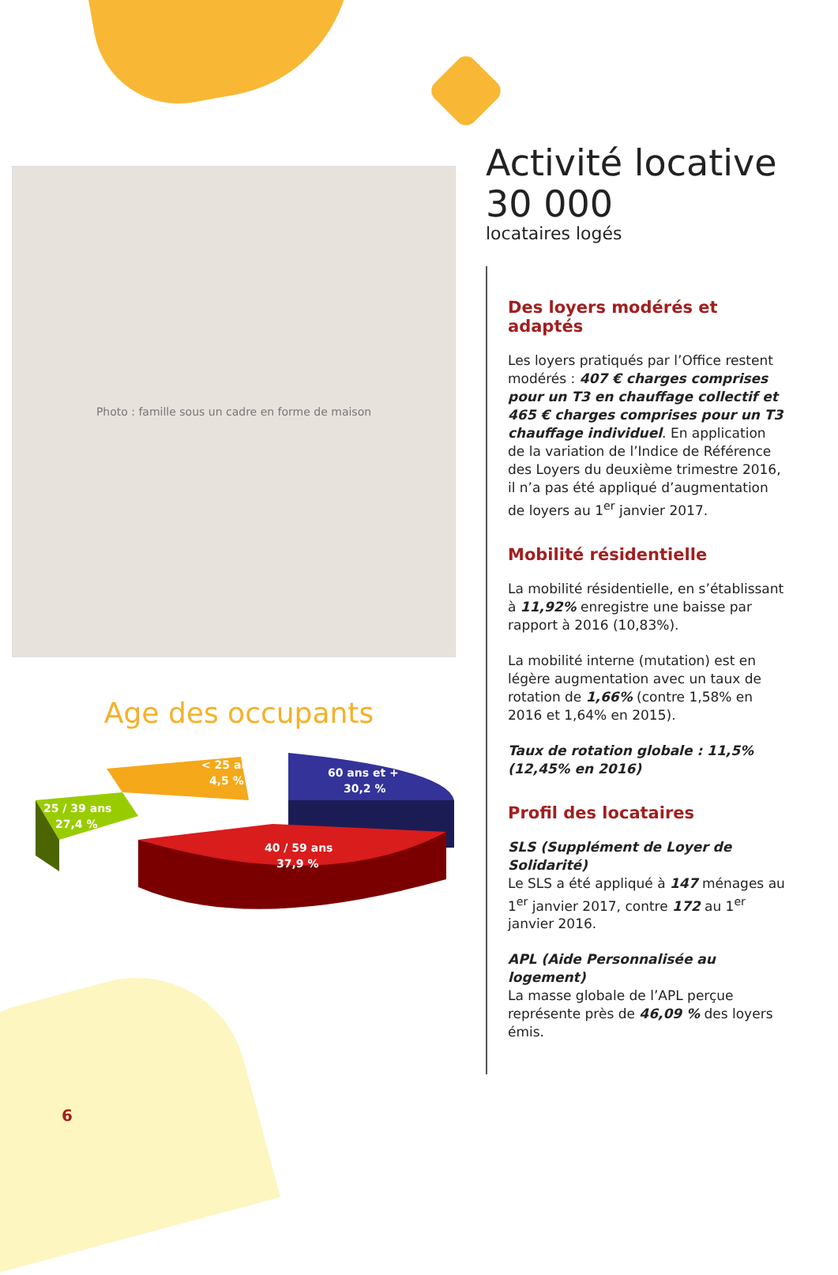Photo : famille sous un cadre en forme de maison
Age des occupants
< 25 ans
4,5 %
60 ans et +
30,2 %
25 / 39 ans
27,4 %
40 / 59 ans
37,9 %
Activité locative
30 000
locataires logés
Des loyers modérés et adaptés
Les loyers pratiqués par l’Office restent modérés : 407 € charges comprises pour un T3 en chauffage collectif et 465 € charges comprises pour un T3 chauffage individuel. En application de la variation de l’Indice de Référence des Loyers du deuxième trimestre 2016, il n’a pas été appliqué d’augmentation de loyers au 1<sup>er</sup> janvier 2017.
Mobilité résidentielle
La mobilité résidentielle, en s’établissant à 11,92% enregistre une baisse par rapport à 2016 (10,83%).
La mobilité interne (mutation) est en légère augmentation avec un taux de rotation de 1,66% (contre 1,58% en 2016 et 1,64% en 2015).
Taux de rotation globale : 11,5% (12,45% en 2016)
Profil des locataires
SLS (Supplément de Loyer de Solidarité)
Le SLS a été appliqué à 147 ménages au 1<sup>er</sup> janvier 2017, contre 172 au 1<sup>er</sup> janvier 2016.
APL (Aide Personnalisée au logement)
La masse globale de l’APL perçue représente près de 46,09 % des loyers émis.
6